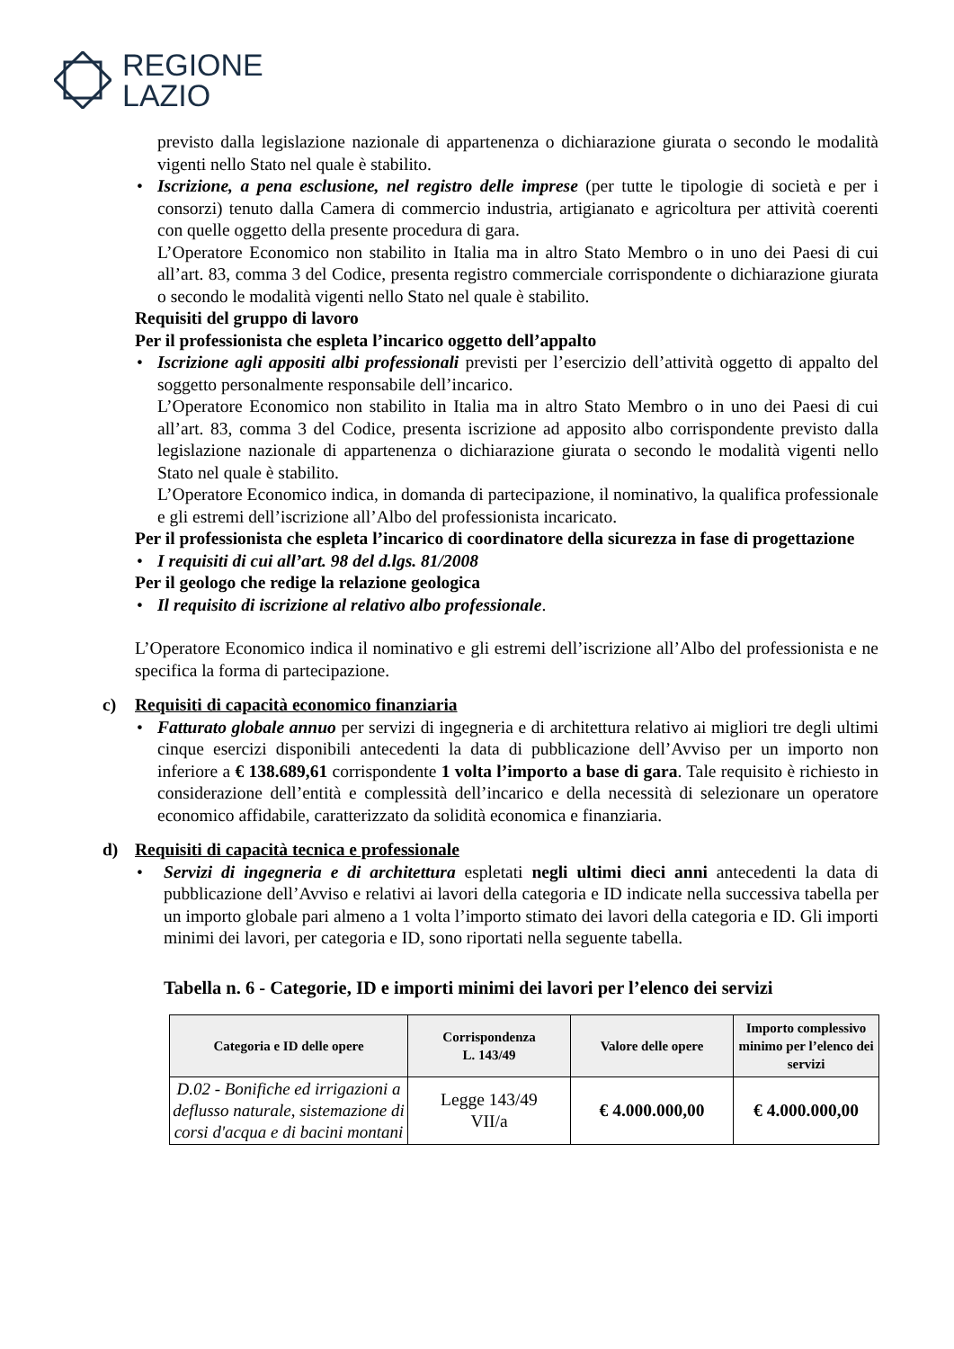REGIONE
LAZIO
previsto dalla legislazione nazionale di appartenenza o dichiarazione giurata o secondo le modalità vigenti nello Stato nel quale è stabilito.
• Iscrizione, a pena esclusione, nel registro delle imprese (per tutte le tipologie di società e per i consorzi) tenuto dalla Camera di commercio industria, artigianato e agricoltura per attività coerenti con quelle oggetto della presente procedura di gara.
L’Operatore Economico non stabilito in Italia ma in altro Stato Membro o in uno dei Paesi di cui all’art. 83, comma 3 del Codice, presenta registro commerciale corrispondente o dichiarazione giurata o secondo le modalità vigenti nello Stato nel quale è stabilito.
Requisiti del gruppo di lavoro
Per il professionista che espleta l’incarico oggetto dell’appalto
• Iscrizione agli appositi albi professionali previsti per l’esercizio dell’attività oggetto di appalto del soggetto personalmente responsabile dell’incarico.
L’Operatore Economico non stabilito in Italia ma in altro Stato Membro o in uno dei Paesi di cui all’art. 83, comma 3 del Codice, presenta iscrizione ad apposito albo corrispondente previsto dalla legislazione nazionale di appartenenza o dichiarazione giurata o secondo le modalità vigenti nello Stato nel quale è stabilito.
L’Operatore Economico indica, in domanda di partecipazione, il nominativo, la qualifica professionale e gli estremi dell’iscrizione all’Albo del professionista incaricato.
Per il professionista che espleta l’incarico di coordinatore della sicurezza in fase di progettazione
• I requisiti di cui all’art. 98 del d.lgs. 81/2008
Per il geologo che redige la relazione geologica
• Il requisito di iscrizione al relativo albo professionale.
L’Operatore Economico indica il nominativo e gli estremi dell’iscrizione all’Albo del professionista e ne specifica la forma di partecipazione.
c) Requisiti di capacità economico finanziaria
• Fatturato globale annuo per servizi di ingegneria e di architettura relativo ai migliori tre degli ultimi cinque esercizi disponibili antecedenti la data di pubblicazione dell’Avviso per un importo non inferiore a € 138.689,61 corrispondente 1 volta l’importo a base di gara. Tale requisito è richiesto in considerazione dell’entità e complessità dell’incarico e della necessità di selezionare un operatore economico affidabile, caratterizzato da solidità economica e finanziaria.
d) Requisiti di capacità tecnica e professionale
• Servizi di ingegneria e di architettura espletati negli ultimi dieci anni antecedenti la data di pubblicazione dell’Avviso e relativi ai lavori della categoria e ID indicate nella successiva tabella per un importo globale pari almeno a 1 volta l’importo stimato dei lavori della categoria e ID. Gli importi minimi dei lavori, per categoria e ID, sono riportati nella seguente tabella.
Tabella n. 6 - Categorie, ID e importi minimi dei lavori per l’elenco dei servizi
| Categoria e ID delle opere | Corrispondenza L. 143/49 | Valore delle opere | Importo complessivo minimo per l’elenco dei servizi |
| --- | --- | --- | --- |
| D.02 - Bonifiche ed irrigazioni a deflusso naturale, sistemazione di corsi d'acqua e di bacini montani | Legge 143/49 VII/a | € 4.000.000,00 | € 4.000.000,00 |